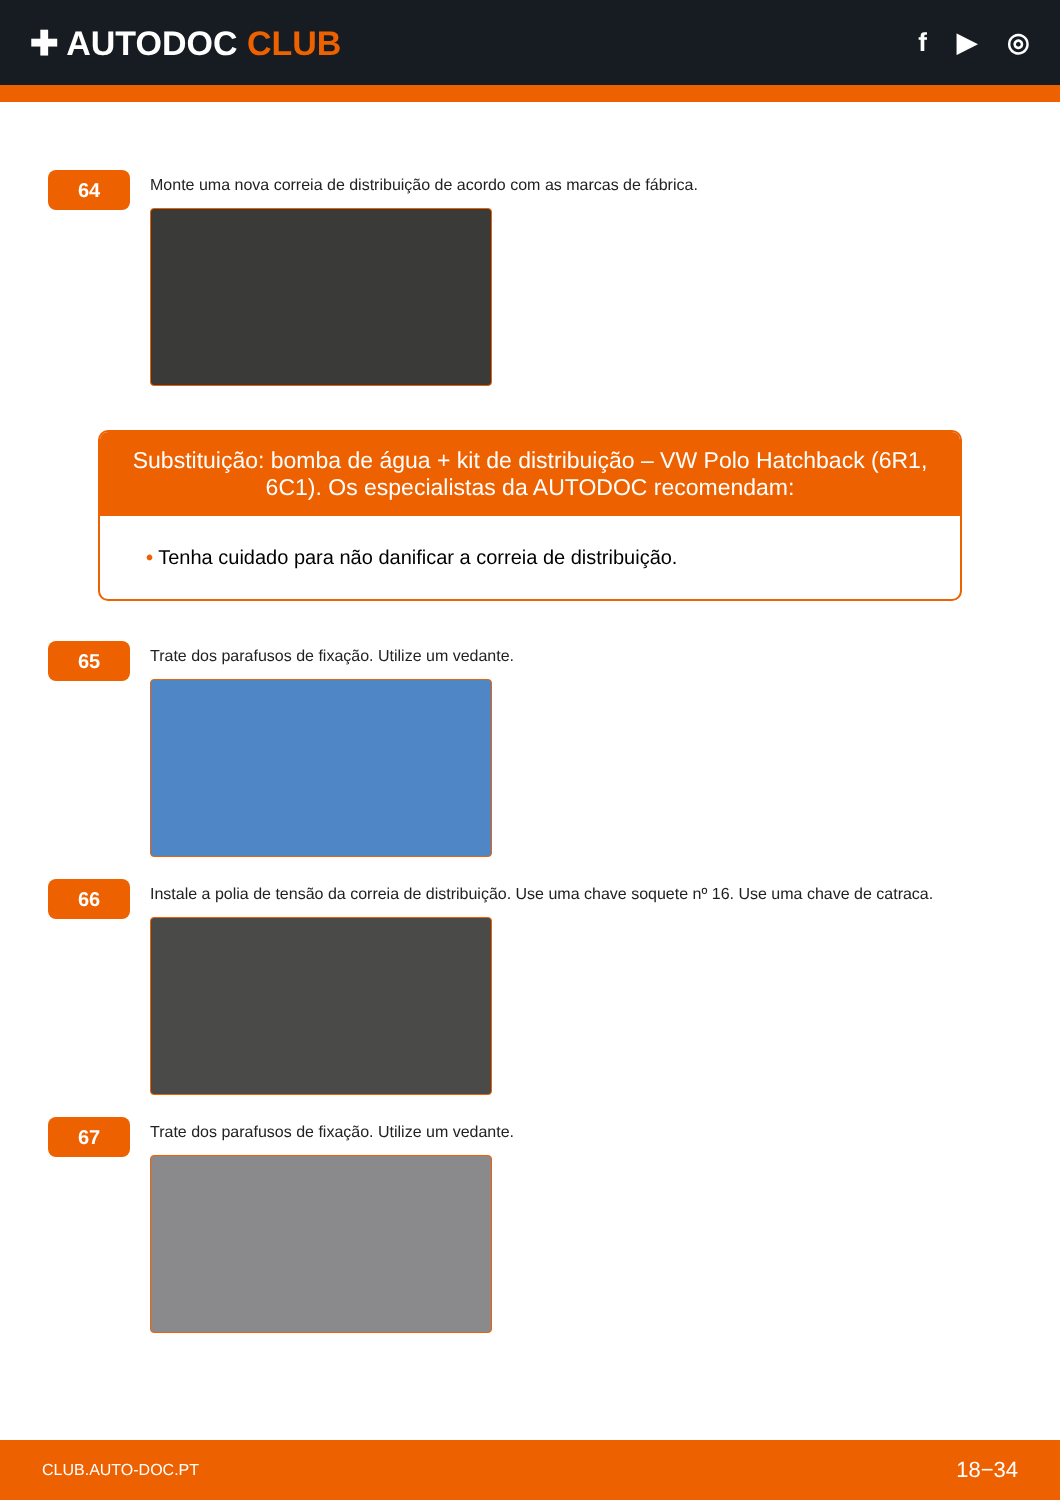✚ AUTODOC CLUB
f ▶ ◎
64
Monte uma nova correia de distribuição de acordo com as marcas de fábrica.
Substituição: bomba de água + kit de distribuição – VW Polo Hatchback (6R1, 6C1). Os especialistas da AUTODOC recomendam:
• Tenha cuidado para não danificar a correia de distribuição.
65
Trate dos parafusos de fixação. Utilize um vedante.
66
Instale a polia de tensão da correia de distribuição. Use uma chave soquete nº 16. Use uma chave de catraca.
67
Trate dos parafusos de fixação. Utilize um vedante.
CLUB.AUTO-DOC.PT 18−34